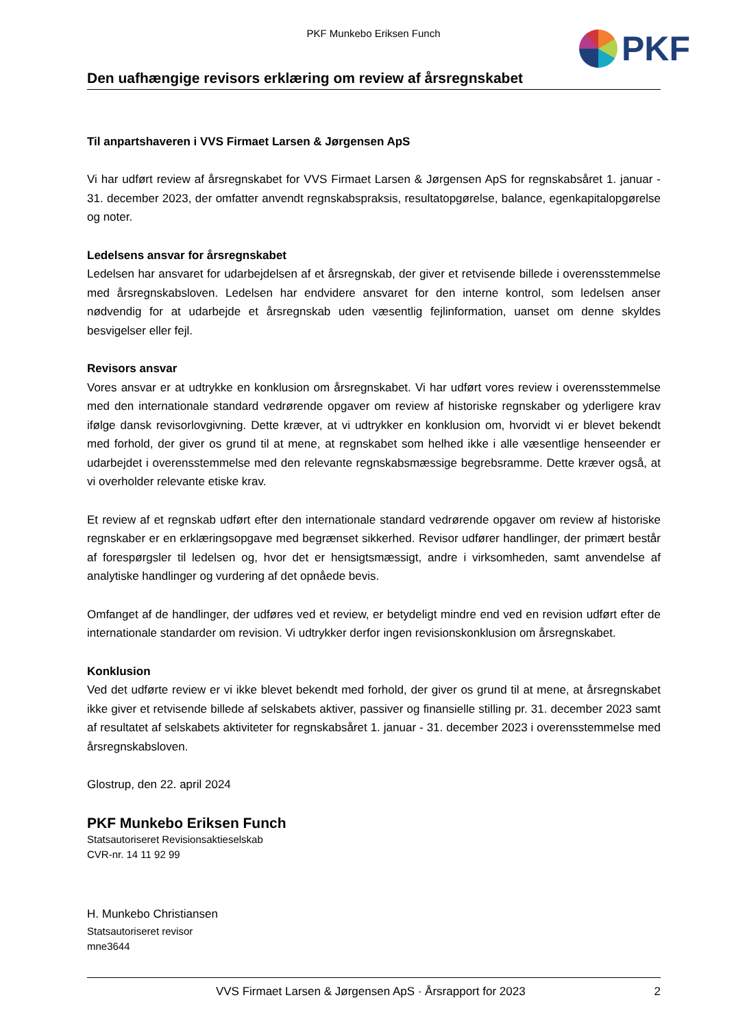PKF Munkebo Eriksen Funch PKF
Den uafhængige revisors erklæring om review af årsregnskabet
Til anpartshaveren i VVS Firmaet Larsen & Jørgensen ApS
Vi har udført review af årsregnskabet for VVS Firmaet Larsen & Jørgensen ApS for regnskabsåret 1. januar - 31. december 2023, der omfatter anvendt regnskabspraksis, resultatopgørelse, balance, egenkapitalopgørelse og noter.
Ledelsens ansvar for årsregnskabet
Ledelsen har ansvaret for udarbejdelsen af et årsregnskab, der giver et retvisende billede i overensstemmelse med årsregnskabsloven. Ledelsen har endvidere ansvaret for den interne kontrol, som ledelsen anser nødvendig for at udarbejde et årsregnskab uden væsentlig fejlinformation, uanset om denne skyldes besvigelser eller fejl.
Revisors ansvar
Vores ansvar er at udtrykke en konklusion om årsregnskabet. Vi har udført vores review i overensstemmelse med den internationale standard vedrørende opgaver om review af historiske regnskaber og yderligere krav ifølge dansk revisorlovgivning. Dette kræver, at vi udtrykker en konklusion om, hvorvidt vi er blevet bekendt med forhold, der giver os grund til at mene, at regnskabet som helhed ikke i alle væsentlige henseender er udarbejdet i overensstemmelse med den relevante regnskabsmæssige begrebsramme. Dette kræver også, at vi overholder relevante etiske krav.
Et review af et regnskab udført efter den internationale standard vedrørende opgaver om review af historiske regnskaber er en erklæringsopgave med begrænset sikkerhed. Revisor udfører handlinger, der primært består af forespørgsler til ledelsen og, hvor det er hensigtsmæssigt, andre i virksomheden, samt anvendelse af analytiske handlinger og vurdering af det opnåede bevis.
Omfanget af de handlinger, der udføres ved et review, er betydeligt mindre end ved en revision udført efter de internationale standarder om revision. Vi udtrykker derfor ingen revisionskonklusion om årsregnskabet.
Konklusion
Ved det udførte review er vi ikke blevet bekendt med forhold, der giver os grund til at mene, at årsregnskabet ikke giver et retvisende billede af selskabets aktiver, passiver og finansielle stilling pr. 31. december 2023 samt af resultatet af selskabets aktiviteter for regnskabsåret 1. januar - 31. december 2023 i overensstemmelse med årsregnskabsloven.
Glostrup, den 22. april 2024
PKF Munkebo Eriksen Funch
Statsautoriseret Revisionsaktieselskab
CVR-nr. 14 11 92 99
H. Munkebo Christiansen
Statsautoriseret revisor
mne3644
VVS Firmaet Larsen & Jørgensen ApS · Årsrapport for 2023 2